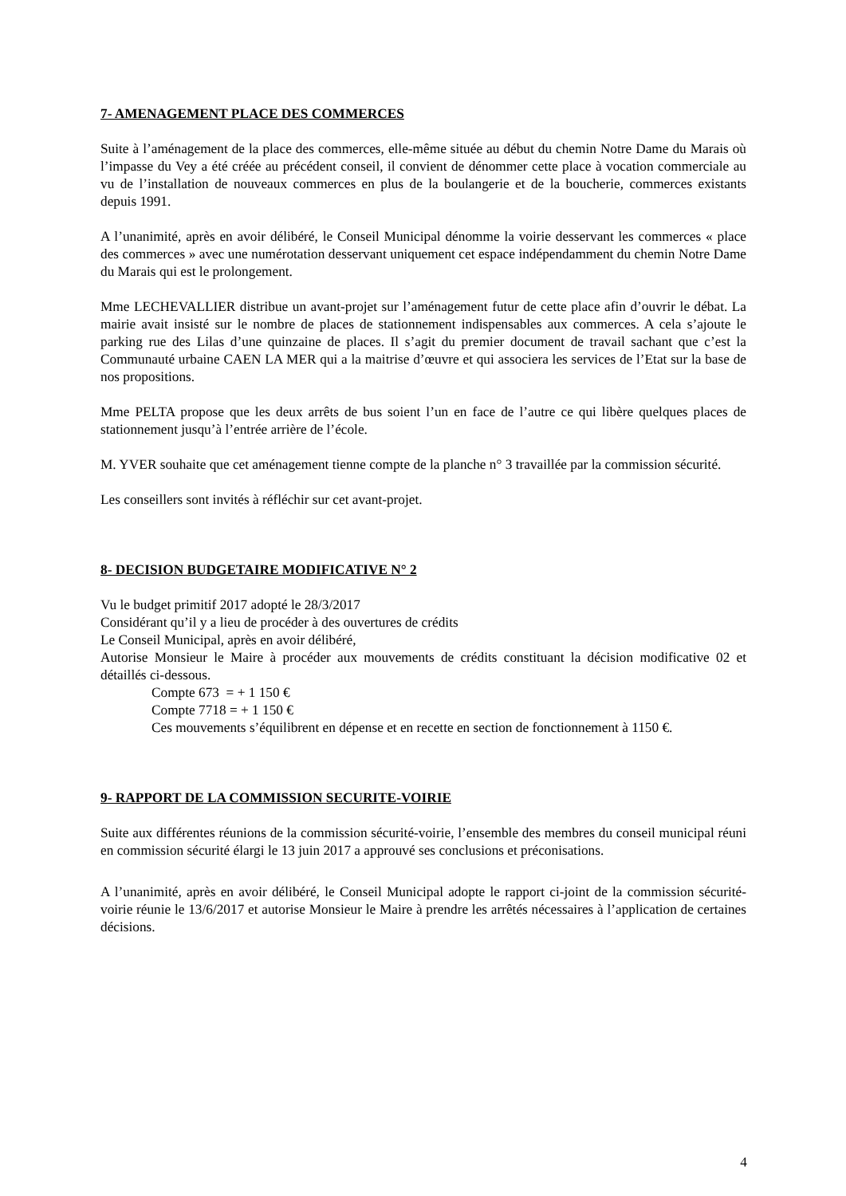7- AMENAGEMENT PLACE DES COMMERCES
Suite à l’aménagement de la place des commerces, elle-même située au début du chemin Notre Dame du Marais où l’impasse du Vey a été créée au précédent conseil, il convient de dénommer cette place à vocation commerciale au vu de l’installation de nouveaux commerces en plus de la boulangerie et de la boucherie, commerces existants depuis 1991.
A l’unanimité, après en avoir délibéré, le Conseil Municipal dénomme la voirie desservant les commerces « place des commerces » avec une numérotation desservant uniquement cet espace indépendamment du chemin Notre Dame du Marais qui est le prolongement.
Mme LECHEVALLIER distribue un avant-projet sur l’aménagement futur de cette place afin d’ouvrir le débat. La mairie avait insisté sur le nombre de places de stationnement indispensables aux commerces. A cela s’ajoute le parking rue des Lilas d’une quinzaine de places. Il s’agit du premier document de travail sachant que c’est la Communauté urbaine CAEN LA MER qui a la maitrise d’œuvre et qui associera les services de l’Etat sur la base de nos propositions.
Mme PELTA propose que les deux arrêts de bus soient l’un en face de l’autre ce qui libère quelques places de stationnement jusqu’à l’entrée arrière de l’école.
M. YVER souhaite que cet aménagement tienne compte de la planche n° 3 travaillée par la commission sécurité.
Les conseillers sont invités à réfléchir sur cet avant-projet.
8- DECISION BUDGETAIRE MODIFICATIVE N° 2
Vu le budget primitif 2017 adopté le 28/3/2017
Considérant qu’il y a lieu de procéder à des ouvertures de crédits
Le Conseil Municipal, après en avoir délibéré,
Autorise Monsieur le Maire à procéder aux mouvements de crédits constituant la décision modificative 02 et détaillés ci-dessous.
Compte 673 = + 1 150 €
Compte 7718 = + 1 150 €
Ces mouvements s’équilibrent en dépense et en recette en section de fonctionnement à 1150 €.
9- RAPPORT DE LA COMMISSION SECURITE-VOIRIE
Suite aux différentes réunions de la commission sécurité-voirie, l’ensemble des membres du conseil municipal réuni en commission sécurité élargi le 13 juin 2017 a approuvé ses conclusions et préconisations.
A l’unanimité, après en avoir délibéré, le Conseil Municipal adopte le rapport ci-joint de la commission sécurité-voirie réunie le 13/6/2017 et autorise Monsieur le Maire à prendre les arrêtés nécessaires à l’application de certaines décisions.
4